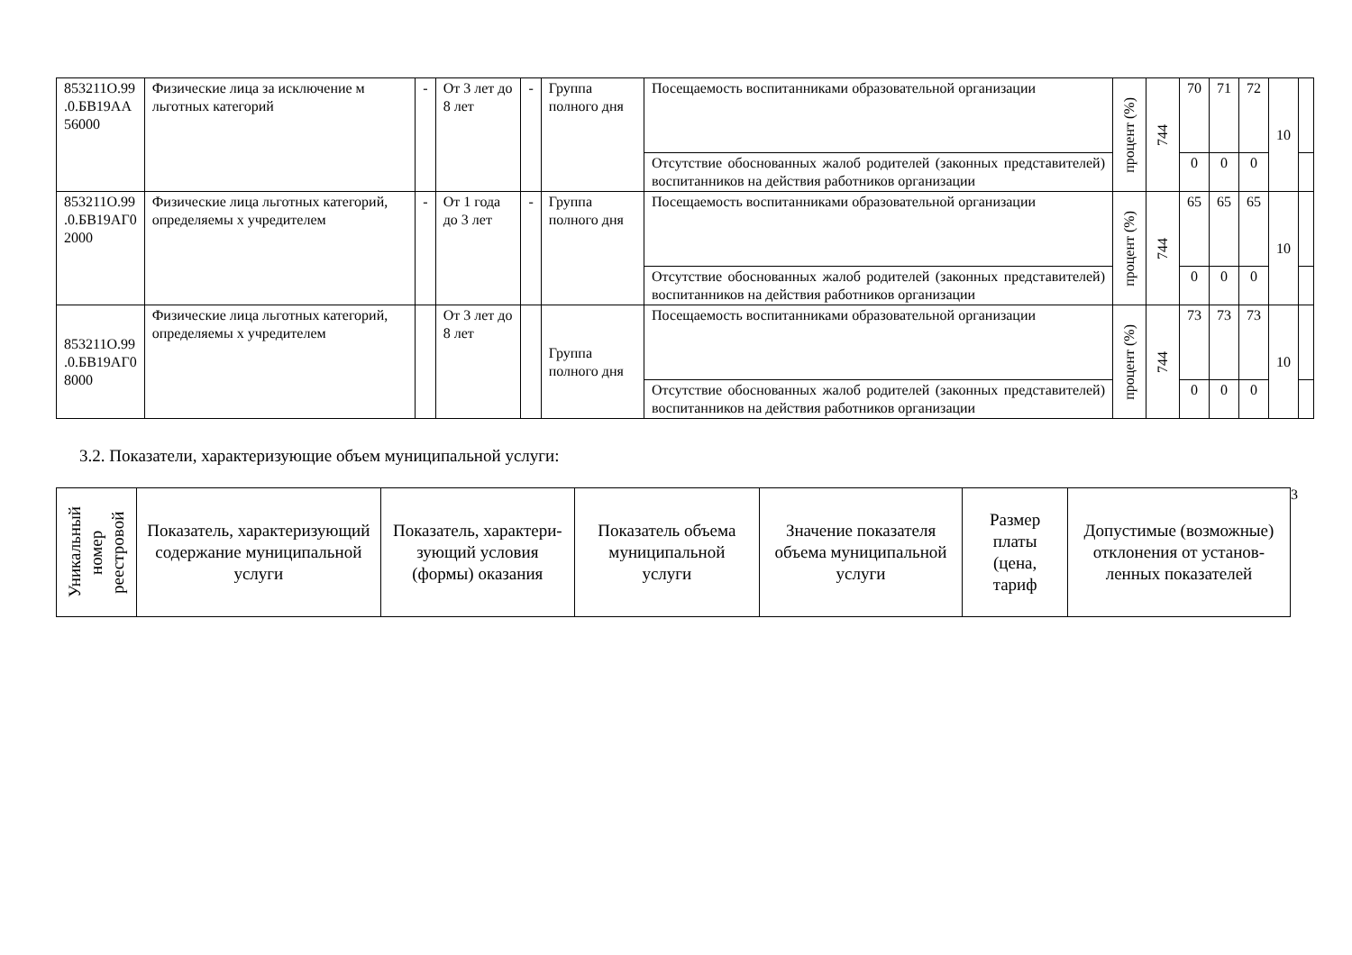| 853211О.99 .0.БВ19АА 56000 | Физические лица за исключение м льготных категорий | - | От 3 лет до 8 лет | - | Группа полного дня | Посещаемость воспитанниками образовательной организации | процент (%) | 744 | 70 | 71 | 72 | 10 | |
| | | | | | | Отсутствие обоснованных жалоб родителей (законных представителей) воспитанников на действия работников организации | | | 0 | 0 | 0 | | |
| 853211О.99 .0.БВ19АГ0 2000 | Физические лица льготных категорий, определяемы х учредителем | - | От 1 года до 3 лет | - | Группа полного дня | Посещаемость воспитанниками образовательной организации | процент (%) | 744 | 65 | 65 | 65 | 10 | |
| | | | | | | Отсутствие обоснованных жалоб родителей (законных представителей) воспитанников на действия работников организации | | | 0 | 0 | 0 | | |
| 853211О.99 .0.БВ19АГ0 8000 | Физические лица льготных категорий, определяемы х учредителем | | От 3 лет до 8 лет | | Группа полного дня | Посещаемость воспитанниками образовательной организации | процент (%) | 744 | 73 | 73 | 73 | 10 | |
| | | | | | | Отсутствие обоснованных жалоб родителей (законных представителей) воспитанников на действия работников организации | | | 0 | 0 | 0 | | |
3.2. Показатели, характеризующие объем муниципальной услуги:
| Уникальный номер реестровой | Показатель, характеризующий содержание муниципальной услуги | Показатель, характери-зующий условия (формы) оказания | Показатель объема муниципальной услуги | Значение показателя объема муниципальной услуги | Размер платы (цена, тариф | Допустимые (возможные) отклонения от установ-ленных показателей |
| --- | --- | --- | --- | --- | --- | --- |
3